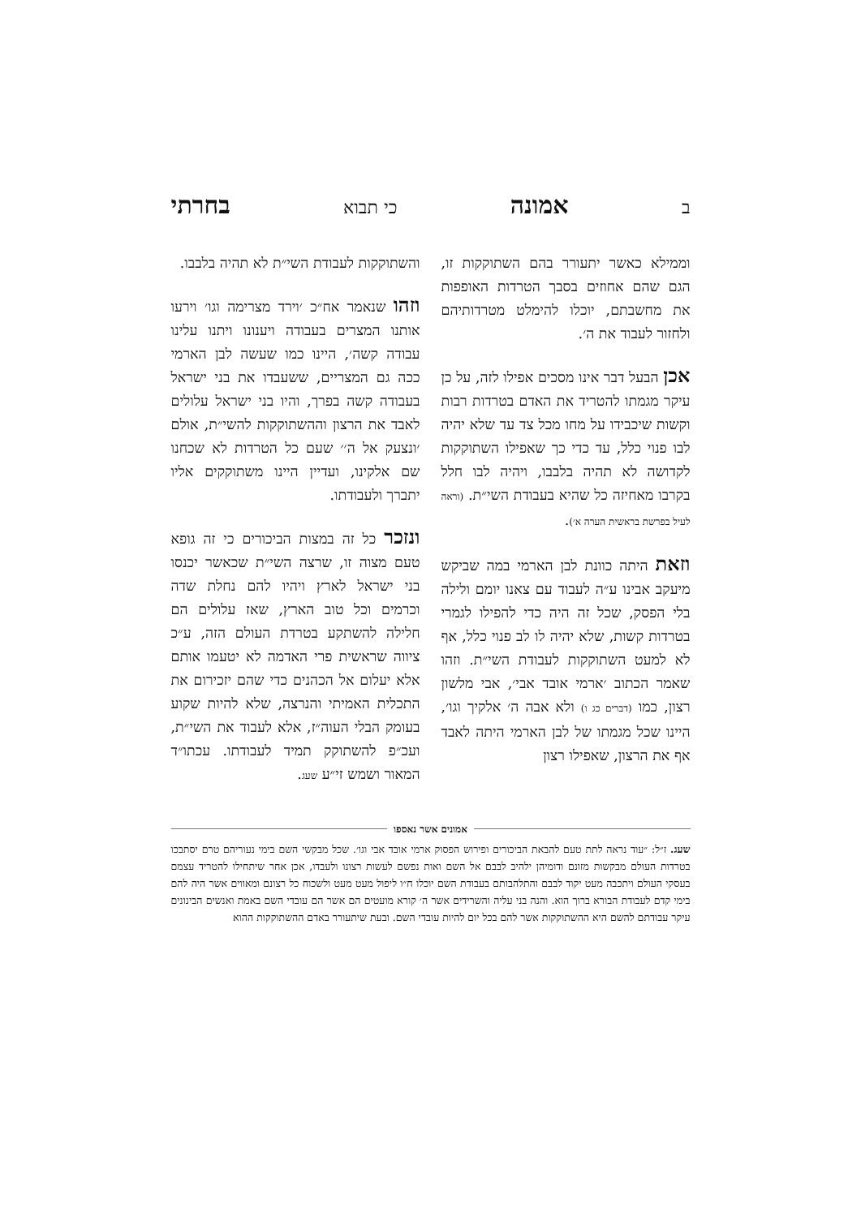ב אמונה כי תבוא בחרתי
וממילא כאשר יתעורר בהם השתוקקות זו, הגם שהם אחוזים בסבך הטרדות האופפות את מחשבתם, יוכלו להימלט מטרדותיהם ולחזור לעבוד את ה׳.
אכן הבעל דבר אינו מסכים אפילו לזה, על כן עיקר מגמתו להטריד את האדם בטרדות רבות וקשות שיכבידו על מחו מכל צד עד שלא יהיה לבו פנוי כלל, עד כדי כך שאפילו השתוקקות לקדושה לא תהיה בלבבו, ויהיה לבו חלל בקרבו מאחיזה כל שהיא בעבודת השי״ת. (וראה לעיל בפרשת בראשית הערה א׳).
וזאת היתה כוונת לבן הארמי במה שביקש מיעקב אבינו ע״ה לעבוד עם צאנו יומם ולילה בלי הפסק, שכל זה היה כדי להפילו לגמרי בטרדות קשות, שלא יהיה לו לב פנוי כלל, אף לא למעט השתוקקות לעבודת השי״ת. וזהו שאמר הכתוב ׳ארמי אובד אבי׳, אבי מלשון רצון, כמו (דברים כג ו) ולא אבה ה׳ אלקיך וגו׳, היינו שכל מגמתו של לבן הארמי היתה לאבד אף את הרצון, שאפילו רצון
והשתוקקות לעבודת השי״ת לא תהיה בלבבו.
וזהו שנאמר אח״כ ׳וירד מצרימה וגו׳ וירעו אותנו המצרים בעבודה ויענונו ויתנו עלינו עבודה קשה׳, היינו כמו שעשה לבן הארמי ככה גם המצריים, ששעבדו את בני ישראל בעבודה קשה בפרך, והיו בני ישראל עלולים לאבד את הרצון וההשתוקקות להשי״ת, אולם ׳ונצעק אל ה׳׳ שעם כל הטרדות לא שכחנו שם אלקינו, ועדיין היינו משתוקקים אליו יתברך ולעבודתו.
ונזכר כל זה במצות הביכורים כי זה גופא טעם מצוה זו, שרצה השי״ת שכאשר יכנסו בני ישראל לארץ ויהיו להם נחלת שדה וכרמים וכל טוב הארץ, שאז עלולים הם חלילה להשתקע בטרדת העולם הזה, ע״כ ציווה שראשית פרי האדמה לא יטעמו אותם אלא יעלום אל הכהנים כדי שהם יזכירום את התכלית האמיתי והנרצה, שלא להיות שקוע בעומק הבלי העוה״ז, אלא לעבוד את השי״ת, ועכ״פ להשתוקק תמיד לעבודתו. עכתו״ד המאור ושמש זי״ע שעג.
אמונים אשר נאספו
שעג. ז״ל: ״עוד נראה לתת טעם להבאת הביכורים ופירוש הפסוק ארמי אובד אבי וגו׳. שכל מבקשי השם בימי נעוריהם טרם יסתבכו בטרדות העולם מבקשות מזונם ודומיהן ילהיב לבבם אל השם ואות נפשם לעשות רצונו ולעבדו, אכן אחר שיתחילו להטריד עצמם בעסקי העולם ויתכבה מעט יקוד לבבם והתלהבותם בעבודת השם יוכלו ח״ו ליפול מעט מעט ולשכוח כל רצונם ומאווים אשר היה להם בימי קדם לעבודת הבורא ברוך הוא. והנה בני עליה והשרידים אשר ה׳ קורא מועטים הם אשר הם עובדי השם באמת ואנשים הבינונים עיקר עבודתם להשם היא ההשתוקקות אשר להם בכל יום להיות עובדי השם. ובעת שיתעורר באדם ההשתוקקות ההוא